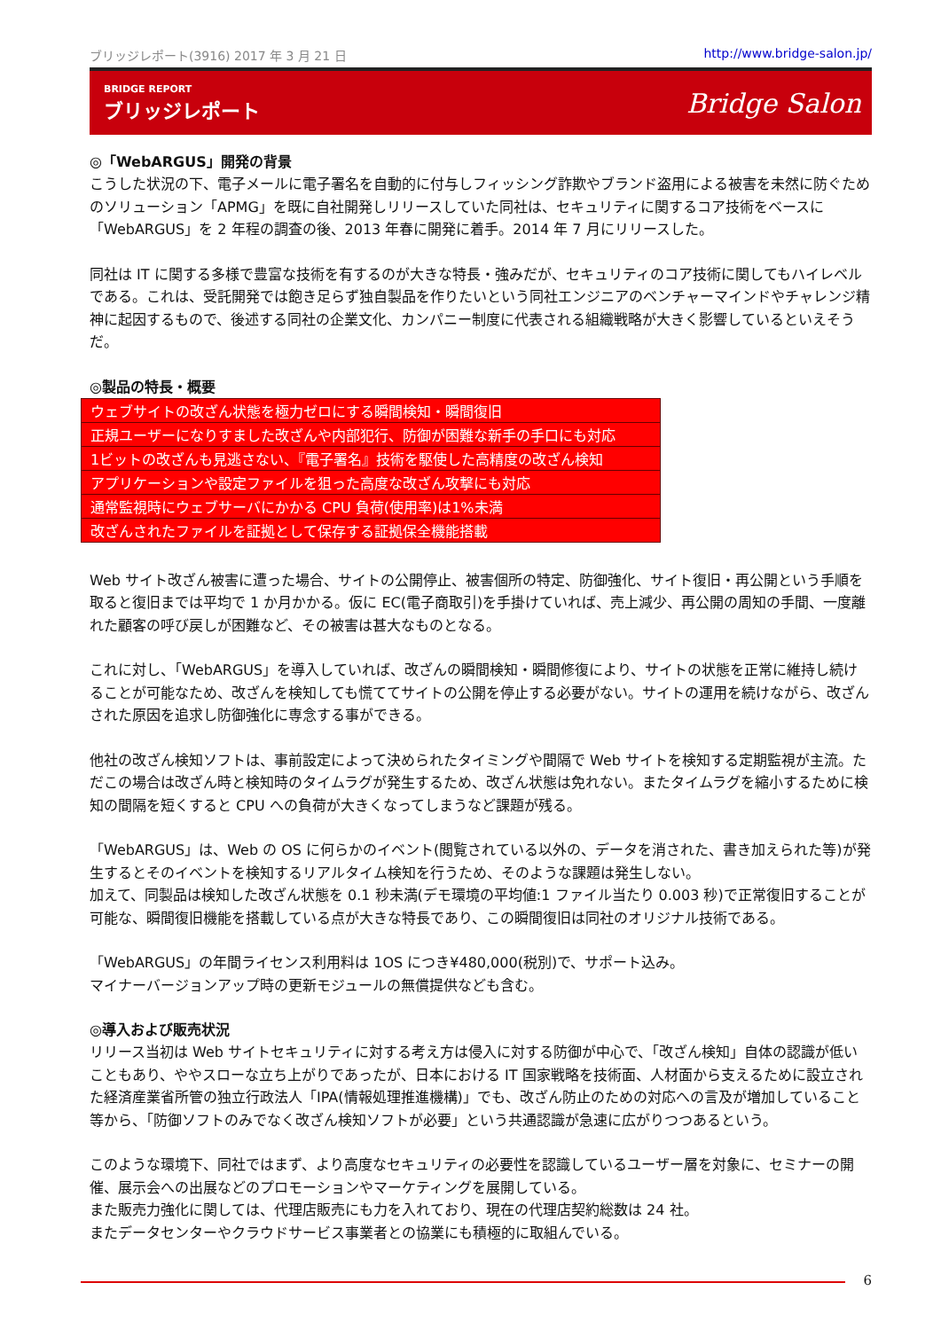ブリッジレポート(3916) 2017 年 3 月 21 日 http://www.bridge-salon.jp/
BRIDGE REPORT
ブリッジレポート
Bridge Salon
◎「WebARGUS」開発の背景
こうした状況の下、電子メールに電子署名を自動的に付与しフィッシング詐欺やブランド盗用による被害を未然に防ぐためのソリューション「APMG」を既に自社開発しリリースしていた同社は、セキュリティに関するコア技術をベースに「WebARGUS」を 2 年程の調査の後、2013 年春に開発に着手。2014 年 7 月にリリースした。
同社は IT に関する多様で豊富な技術を有するのが大きな特長・強みだが、セキュリティのコア技術に関してもハイレベルである。これは、受託開発では飽き足らず独自製品を作りたいという同社エンジニアのベンチャーマインドやチャレンジ精神に起因するもので、後述する同社の企業文化、カンパニー制度に代表される組織戦略が大きく影響しているといえそうだ。
◎製品の特長・概要
| ウェブサイトの改ざん状態を極力ゼロにする瞬間検知・瞬間復旧 |
| 正規ユーザーになりすました改ざんや内部犯行、防御が困難な新手の手口にも対応 |
| 1ビットの改ざんも見逃さない、『電子署名』技術を駆使した高精度の改ざん検知 |
| アプリケーションや設定ファイルを狙った高度な改ざん攻撃にも対応 |
| 通常監視時にウェブサーバにかかる CPU 負荷(使用率)は1%未満 |
| 改ざんされたファイルを証拠として保存する証拠保全機能搭載 |
Web サイト改ざん被害に遭った場合、サイトの公開停止、被害個所の特定、防御強化、サイト復旧・再公開という手順を取ると復旧までは平均で 1 か月かかる。仮に EC(電子商取引)を手掛けていれば、売上減少、再公開の周知の手間、一度離れた顧客の呼び戻しが困難など、その被害は甚大なものとなる。
これに対し、「WebARGUS」を導入していれば、改ざんの瞬間検知・瞬間修復により、サイトの状態を正常に維持し続けることが可能なため、改ざんを検知しても慌ててサイトの公開を停止する必要がない。サイトの運用を続けながら、改ざんされた原因を追求し防御強化に専念する事ができる。
他社の改ざん検知ソフトは、事前設定によって決められたタイミングや間隔で Web サイトを検知する定期監視が主流。ただこの場合は改ざん時と検知時のタイムラグが発生するため、改ざん状態は免れない。またタイムラグを縮小するために検知の間隔を短くすると CPU への負荷が大きくなってしまうなど課題が残る。
「WebARGUS」は、Web の OS に何らかのイベント(閲覧されている以外の、データを消された、書き加えられた等)が発生するとそのイベントを検知するリアルタイム検知を行うため、そのような課題は発生しない。
加えて、同製品は検知した改ざん状態を 0.1 秒未満(デモ環境の平均値:1 ファイル当たり 0.003 秒)で正常復旧することが可能な、瞬間復旧機能を搭載している点が大きな特長であり、この瞬間復旧は同社のオリジナル技術である。
「WebARGUS」の年間ライセンス利用料は 1OS につき¥480,000(税別)で、サポート込み。
マイナーバージョンアップ時の更新モジュールの無償提供なども含む。
◎導入および販売状況
リリース当初は Web サイトセキュリティに対する考え方は侵入に対する防御が中心で、「改ざん検知」自体の認識が低いこともあり、ややスローな立ち上がりであったが、日本における IT 国家戦略を技術面、人材面から支えるために設立された経済産業省所管の独立行政法人「IPA(情報処理推進機構)」でも、改ざん防止のための対応への言及が増加していること等から、「防御ソフトのみでなく改ざん検知ソフトが必要」という共通認識が急速に広がりつつあるという。
このような環境下、同社ではまず、より高度なセキュリティの必要性を認識しているユーザー層を対象に、セミナーの開催、展示会への出展などのプロモーションやマーケティングを展開している。
また販売力強化に関しては、代理店販売にも力を入れており、現在の代理店契約総数は 24 社。
またデータセンターやクラウドサービス事業者との協業にも積極的に取組んでいる。
6